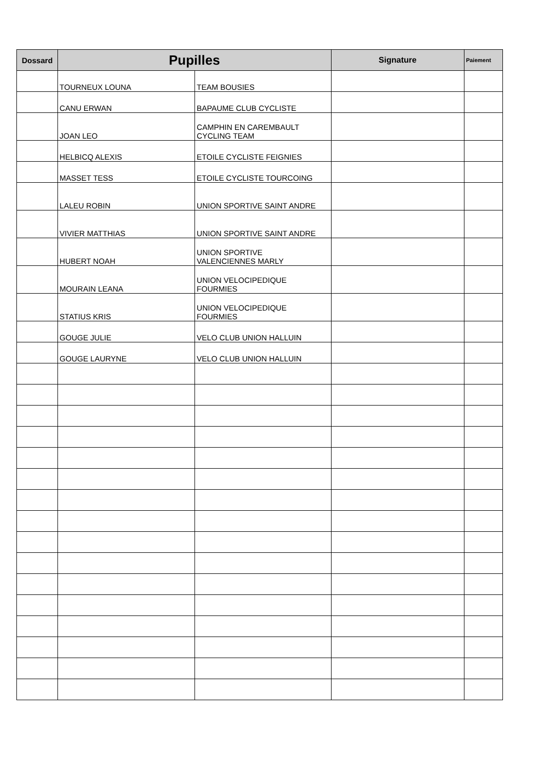| Dossard | Pupilles | | Signature | Paiement |
| --- | --- | --- | --- | --- |
| | TOURNEUX LOUNA | TEAM BOUSIES | | |
| | CANU ERWAN | BAPAUME CLUB CYCLISTE | | |
| | JOAN LEO | CAMPHIN EN CAREMBAULT CYCLING TEAM | | |
| | HELBICQ ALEXIS | ETOILE CYCLISTE FEIGNIES | | |
| | MASSET TESS | ETOILE CYCLISTE TOURCOING | | |
| | LALEU ROBIN | UNION SPORTIVE SAINT ANDRE | | |
| | VIVIER MATTHIAS | UNION SPORTIVE SAINT ANDRE | | |
| | HUBERT NOAH | UNION SPORTIVE VALENCIENNES MARLY | | |
| | MOURAIN LEANA | UNION VELOCIPEDIQUE FOURMIES | | |
| | STATIUS KRIS | UNION VELOCIPEDIQUE FOURMIES | | |
| | GOUGE JULIE | VELO CLUB UNION HALLUIN | | |
| | GOUGE LAURYNE | VELO CLUB UNION HALLUIN | | |